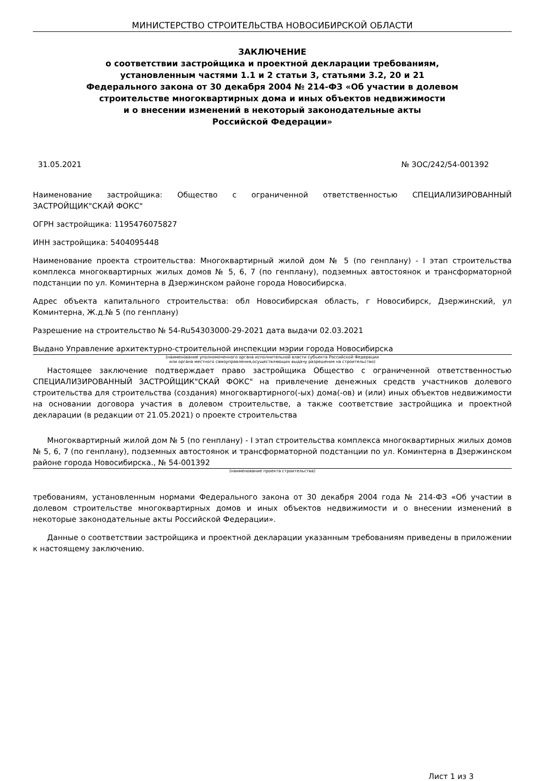МИНИСТЕРСТВО СТРОИТЕЛЬСТВА НОВОСИБИРСКОЙ ОБЛАСТИ
ЗАКЛЮЧЕНИЕ
о соответствии застройщика и проектной декларации требованиям,
установленным частями 1.1 и 2 статьи 3, статьями 3.2, 20 и 21
Федерального закона от 30 декабря 2004 № 214-ФЗ «Об участии в долевом
строительстве многоквартирных дома и иных объектов недвижимости
и о внесении изменений в некоторый законодательные акты
Российской Федерации»
31.05.2021 № ЗОС/242/54-001392
Наименование застройщика: Общество с ограниченной ответственностью СПЕЦИАЛИЗИРОВАННЫЙ ЗАСТРОЙЩИК"СКАЙ ФОКС"
ОГРН застройщика: 1195476075827
ИНН застройщика: 5404095448
Наименование проекта строительства: Многоквартирный жилой дом № 5 (по генплану) - I этап строительства комплекса многоквартирных жилых домов № 5, 6, 7 (по генплану), подземных автостоянок и трансформаторной подстанции по ул. Коминтерна в Дзержинском районе города Новосибирска.
Адрес объекта капитального строительства: обл Новосибирская область, г Новосибирск, Дзержинский, ул Коминтерна, Ж.д.№ 5 (по генплану)
Разрешение на строительство № 54-Ru54303000-29-2021 дата выдачи 02.03.2021
Выдано Управление архитектурно-строительной инспекции мэрии города Новосибирска
(наименование уполномоченного органа исполнительной власти субъекта Российской Федерации
или органа местного самоуправления,осуществляющих выдачу разрешения на строительство)
Настоящее заключение подтверждает право застройщика Общество с ограниченной ответственностью СПЕЦИАЛИЗИРОВАННЫЙ ЗАСТРОЙЩИК"СКАЙ ФОКС" на привлечение денежных средств участников долевого строительства для строительства (создания) многоквартирного(-ых) дома(-ов) и (или) иных объектов недвижимости на основании договора участия в долевом строительстве, а также соответствие застройщика и проектной декларации (в редакции от 21.05.2021) о проекте строительства
Многоквартирный жилой дом № 5 (по генплану) - I этап строительства комплекса многоквартирных жилых домов № 5, 6, 7 (по генплану), подземных автостоянок и трансформаторной подстанции по ул. Коминтерна в Дзержинском районе города Новосибирска., № 54-001392
(наименование проекта строительства)
требованиям, установленным нормами Федерального закона от 30 декабря 2004 года № 214-ФЗ «Об участии в долевом строительстве многоквартирных домов и иных объектов недвижимости и о внесении изменений в некоторые законодательные акты Российской Федерации».
Данные о соответствии застройщика и проектной декларации указанным требованиям приведены в приложении к настоящему заключению.
Лист 1 из 3